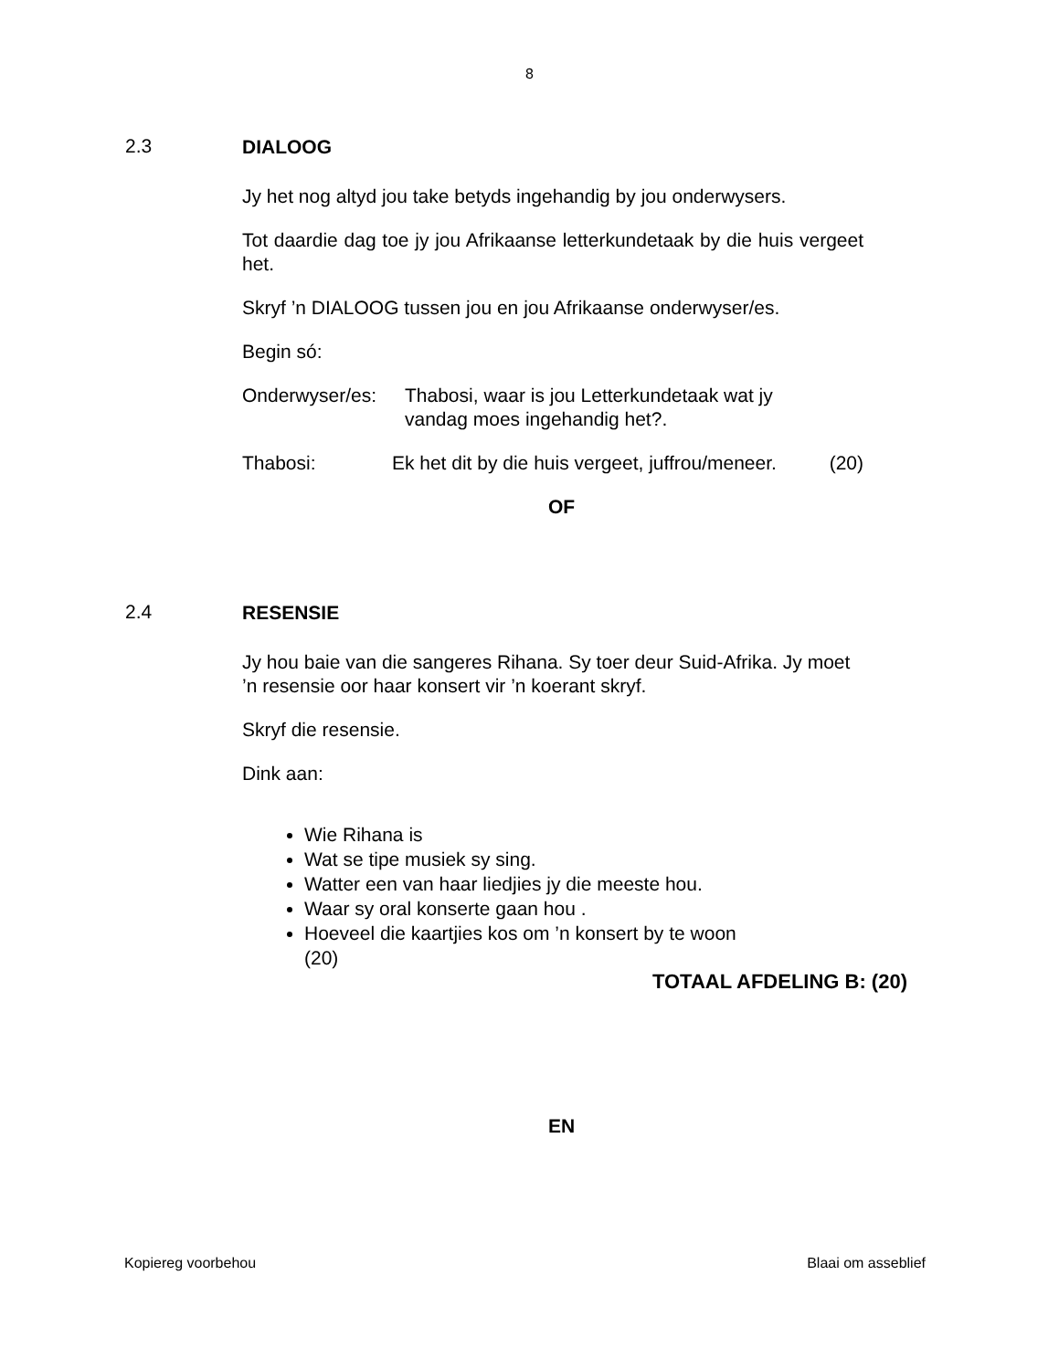8
2.3
DIALOOG
Jy het nog altyd jou take betyds ingehandig by jou onderwysers.
Tot daardie dag toe jy jou Afrikaanse letterkundetaak by die huis vergeet het.
Skryf ’n DIALOOG tussen jou en jou Afrikaanse onderwyser/es.
Begin só:
Onderwyser/es: Thabosi, waar is jou Letterkundetaak wat jy vandag moes ingehandig het?.
Thabosi: Ek het dit by die huis vergeet, juffrou/meneer. (20)
OF
2.4
RESENSIE
Jy hou baie van die sangeres Rihana. Sy toer deur Suid-Afrika. Jy moet ’n resensie oor haar konsert vir ’n koerant skryf.
Skryf die resensie.
Dink aan:
Wie Rihana is
Wat se tipe musiek sy sing.
Watter een van haar liedjies jy die meeste hou.
Waar sy oral konserte gaan hou .
Hoeveel die kaartjies kos om ’n konsert by te woon (20)
TOTAAL AFDELING B: (20)
EN
Kopiereg voorbehou Blaai om asseblief